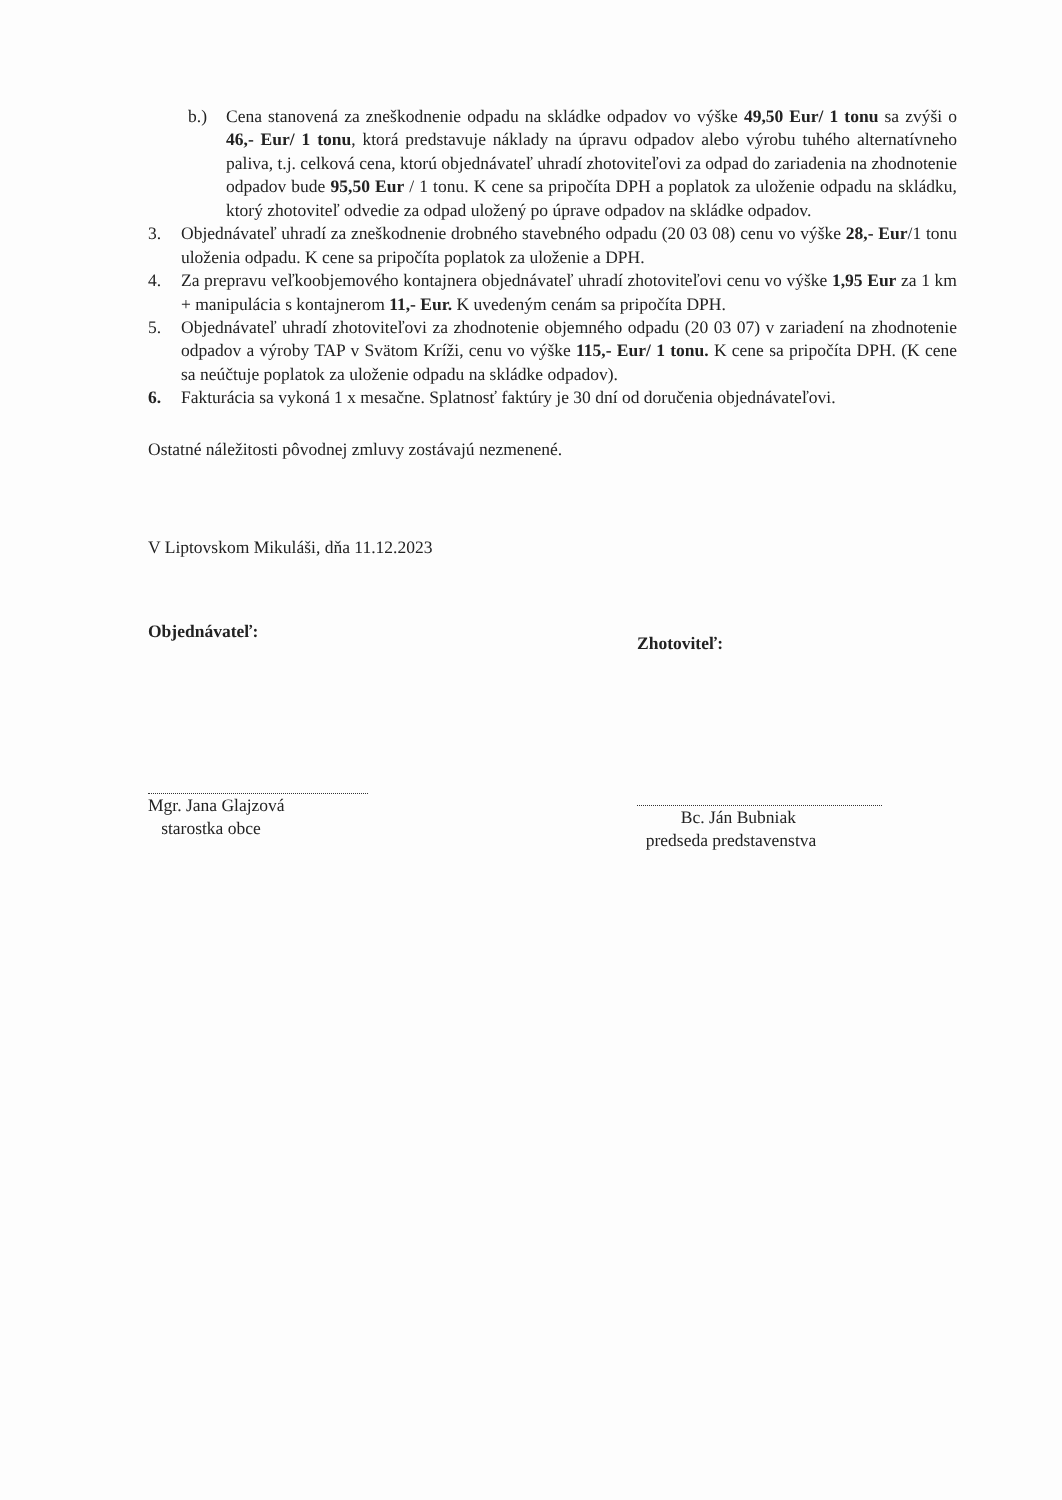b.) Cena stanovená za zneškodnenie odpadu na skládke odpadov vo výške 49,50 Eur/ 1 tonu sa zvýši o 46,- Eur/ 1 tonu, ktorá predstavuje náklady na úpravu odpadov alebo výrobu tuhého alternatívneho paliva, t.j. celková cena, ktorú objednávateľ uhradí zhotoviteľovi za odpad do zariadenia na zhodnotenie odpadov bude 95,50 Eur / 1 tonu. K cene sa pripočíta DPH a poplatok za uloženie odpadu na skládku, ktorý zhotoviteľ odvedie za odpad uložený po úprave odpadov na skládke odpadov.
3. Objednávateľ uhradí za zneškodnenie drobného stavebného odpadu (20 03 08) cenu vo výške 28,- Eur/1 tonu uloženia odpadu. K cene sa pripočíta poplatok za uloženie a DPH.
4. Za prepravu veľkoobjemového kontajnera objednávateľ uhradí zhotoviteľovi cenu vo výške 1,95 Eur za 1 km + manipulácia s kontajnerom 11,- Eur. K uvedeným cenám sa pripočíta DPH.
5. Objednávateľ uhradí zhotoviteľovi za zhodnotenie objemného odpadu (20 03 07) v zariadení na zhodnotenie odpadov a výroby TAP v Svätom Kríži, cenu vo výške 115,- Eur/ 1 tonu. K cene sa pripočíta DPH. (K cene sa neúčtuje poplatok za uloženie odpadu na skládke odpadov).
6. Fakturácia sa vykoná 1 x mesačne. Splatnosť faktúry je 30 dní od doručenia objednávateľovi.
Ostatné náležitosti pôvodnej zmluvy zostávajú nezmenené.
V Liptovskom Mikuláši, dňa 11.12.2023
Objednávateľ:
Mgr. Jana Glajzová
starostka obce
Zhotoviteľ:
Bc. Ján Bubniak
predseda predstavenstva